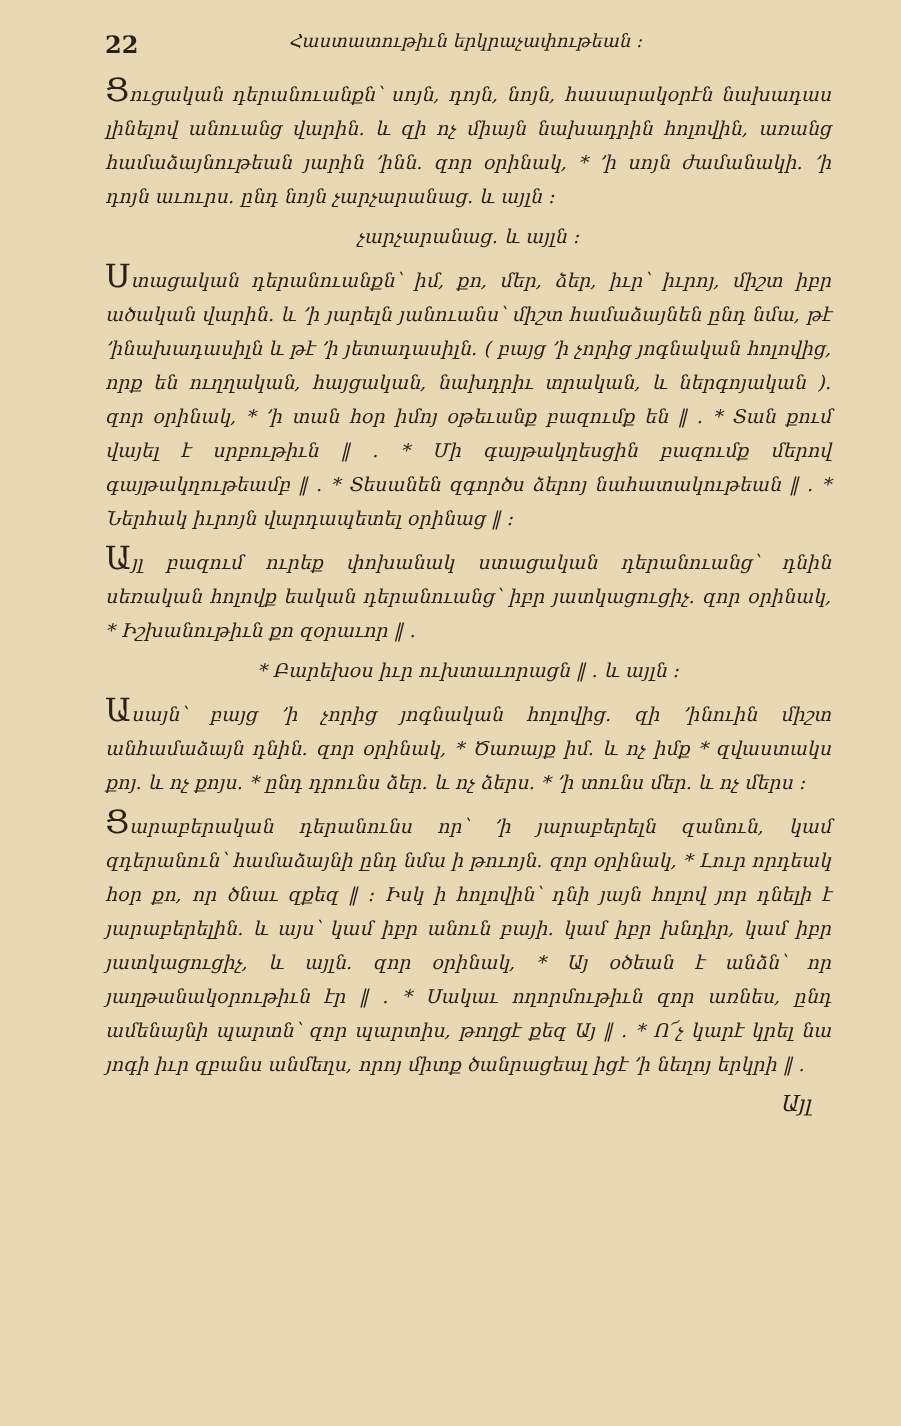22 Հաստատութիւն երկրաչափութեան ։
Ցուցական դերանուանքն՝ սոյն, դոյն, նոյն, հասարակօրէն նախադաս լինելով անուանց վարին․ և զի ոչ միայն նախադրին հոլովին, առանց համաձայնութեան յարին ՚ինն․ զոր օրինակ, * ՚ի սոյն ժամանակի․ ՚ի դոյն աւուրս․ ընդ նոյն չարչարանաց․ և այլն ։
չարչարանաց․ և այլն ։
Ստացական դերանուանքն՝ իմ, քո, մեր, ձեր, իւր՝ իւրոյ, միշտ իբր ածական վարին․ և ՚ի յարելն յանուանս՝ միշտ համաձայնեն ընդ նմա, թէ ՚ինախադասիլն և թէ ՚ի յետադասիլն․ ( բայց ՚ի չորից յոգնական հոլովից, որք են ուղղական, հայցական, նախդրիւ տրական, և ներգոյական )․ զոր օրինակ, * ՚ի տան հօր իմոյ օթեւանք բազումք են ‖ ․ * Տան քում վայել է սրբութիւն ‖ ․ * Մի գայթակղեսցին բազումք մերով գայթակղութեամբ ‖ ․ * Տեսանեն զգործս ձերոյ նահատակութեան ‖ ․ * Ներհակ իւրոյն վարդապետել օրինաց ‖ ։
Այլ բազում ուրեք փոխանակ ստացական դերանուանց՝ դնին սեռական հոլովք եական դերանուանց՝ իբր յատկացուցիչ․ զոր օրինակ, * Իշխանութիւն քո զօրաւոր ‖ ․
* Բարեխօս իւր ուխտաւորացն ‖ ․ և այլն ։
Ասայն՝ բայց ՚ի չորից յոգնական հոլովից․ զի ՚ինուին միշտ անհամաձայն դնին․ զոր օրինակ, * Ծառայք իմ․ և ոչ իմք * զվաստակս քոյ․ և ոչ քոյս․ * ընդ դրունս ձեր․ և ոչ ձերս․ * ՚ի տունս մեր․ և ոչ մերս ։
Ցարաբերական դերանունս որ՝ ՚ի յարաբերելն զանուն, կամ զդերանուն՝ համաձայնի ընդ նմա ի թուոյն․ զոր օրինակ, * Լուր որդեակ հօր քո, որ ծնաւ զքեզ ‖ ։ Իսկ ի հոլովին՝ դնի յայն հոլով յոր դնելի է յարաբերելին․ և այս՝ կամ իբր անուն բայի․ կամ իբր խնդիր, կամ իբր յատկացուցիչ, և այլն․ զոր օրինակ, * Այ օծեան է անձն՝ որ յաղթանակօրութիւն էր ‖ ․ * Սակաւ ողորմութիւն զոր առնես, ընդ ամենայնի պարտն՝ զոր պարտիս, թողցէ քեզ Այ ‖ ․ * Ո՜չ կարէ կրել նա յոգի իւր զբանս անմեղս, որոյ միտք ծանրացեալ իցէ ՚ի նեղոյ երկրի ‖ ․
Այլ